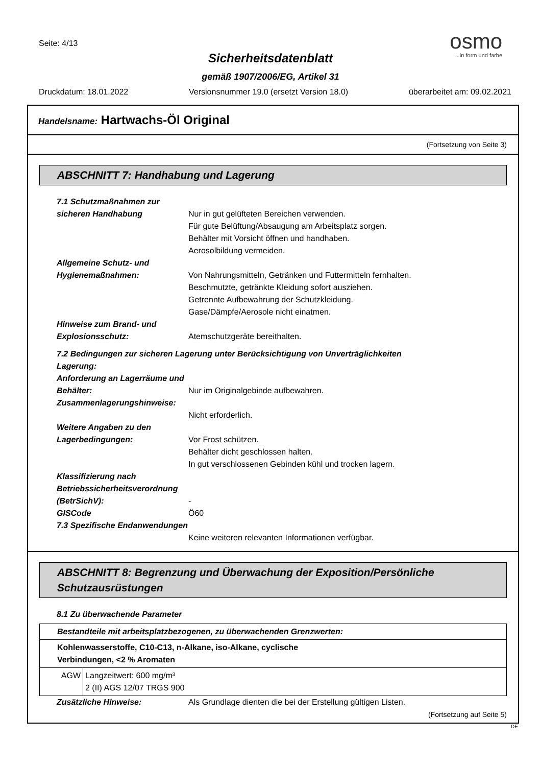Seite: 4/13
osmo
...in form und farbe
Sicherheitsdatenblatt
gemäß 1907/2006/EG, Artikel 31
Druckdatum: 18.01.2022 Versionsnummer 19.0 (ersetzt Version 18.0) überarbeitet am: 09.02.2021
Handelsname: Hartwachs-Öl Original
(Fortsetzung von Seite 3)
ABSCHNITT 7: Handhabung und Lagerung
7.1 Schutzmaßnahmen zur sicheren Handhabung
Nur in gut gelüfteten Bereichen verwenden.
Für gute Belüftung/Absaugung am Arbeitsplatz sorgen.
Behälter mit Vorsicht öffnen und handhaben.
Aerosolbildung vermeiden.
Allgemeine Schutz- und Hygienemaßnahmen:
Von Nahrungsmitteln, Getränken und Futtermitteln fernhalten.
Beschmutzte, getränkte Kleidung sofort ausziehen.
Getrennte Aufbewahrung der Schutzkleidung.
Gase/Dämpfe/Aerosole nicht einatmen.
Hinweise zum Brand- und Explosionsschutz:
Atemschutzgeräte bereithalten.
7.2 Bedingungen zur sicheren Lagerung unter Berücksichtigung von Unverträglichkeiten
Lagerung:
Anforderung an Lagerräume und Behälter:
Nur im Originalgebinde aufbewahren.
Zusammenlagerungshinweise:
Nicht erforderlich.
Weitere Angaben zu den Lagerbedingungen:
Vor Frost schützen.
Behälter dicht geschlossen halten.
In gut verschlossenen Gebinden kühl und trocken lagern.
Klassifizierung nach Betriebssicherheitsverordnung (BetrSichV):
-
GISCode Ö60
7.3 Spezifische Endanwendungen
Keine weiteren relevanten Informationen verfügbar.
ABSCHNITT 8: Begrenzung und Überwachung der Exposition/Persönliche Schutzausrüstungen
8.1 Zu überwachende Parameter
| Bestandteile mit arbeitsplatzbezogenen, zu überwachenden Grenzwerten: | |
| Kohlenwasserstoffe, C10-C13, n-Alkane, iso-Alkane, cyclische Verbindungen, <2 % Aromaten | |
| AGW | Langzeitwert: 600 mg/m³ 2 (II) AGS 12/07 TRGS 900 |
Zusätzliche Hinweise: Als Grundlage dienten die bei der Erstellung gültigen Listen.
(Fortsetzung auf Seite 5)
DE